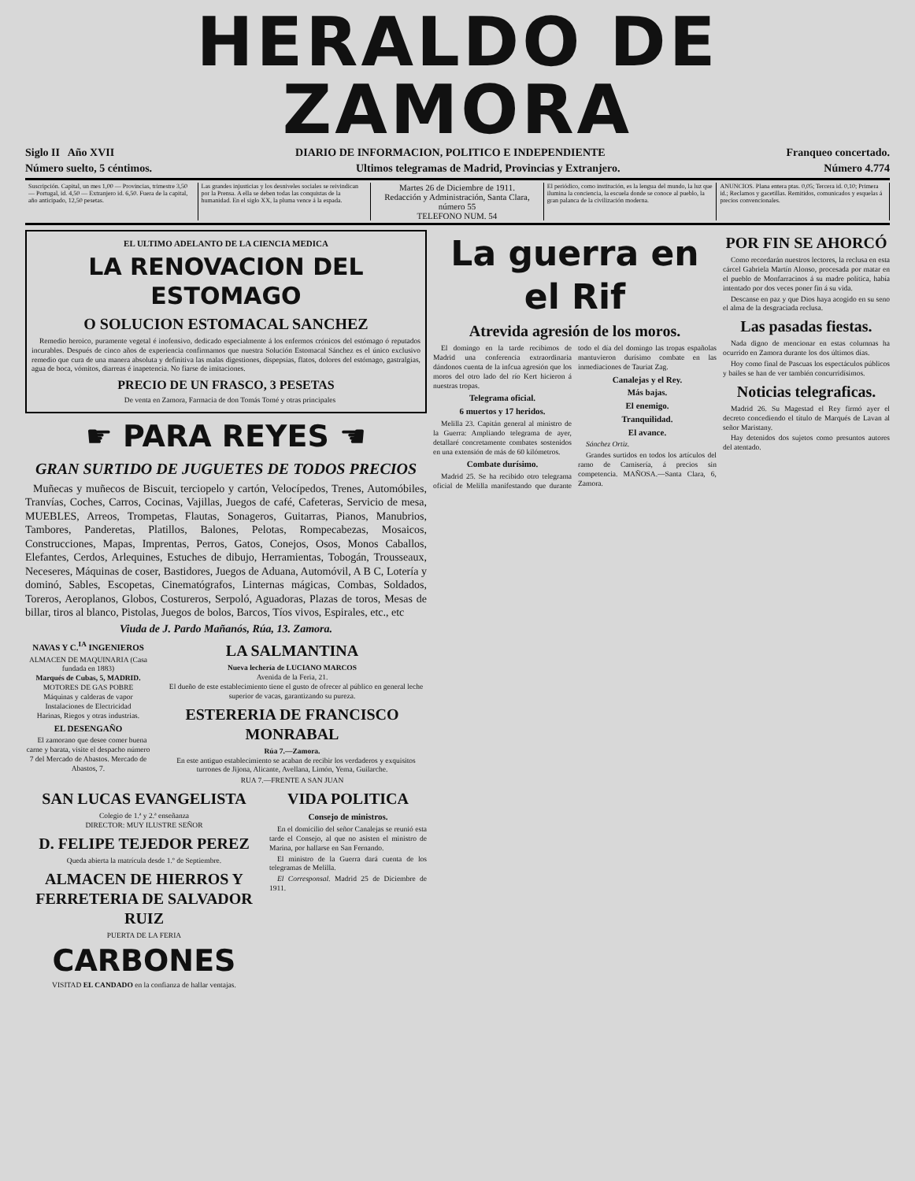HERALDO DE ZAMORA
Siglo II Año XVII DIARIO DE INFORMACION, POLITICO E INDEPENDIENTE Franqueo concertado.
Número suelto, 5 céntimos. Ultimos telegramas de Madrid, Provincias y Extranjero. Número 4.774
Suscripción. Capital, un mes 1,00 — Provincias, trimestre 3,50 — Portugal, id. 4,50 — Extranjero id. 6,50. Fuera de la capital, año anticipado, 12,50 pesetas.
Las grandes injusticias y los desniveles sociales se reivindican por la Prensa. A ella se deben todas las conquistas de la humanidad. En el siglo XX, la pluma vence á la espada.
Martes 26 de Diciembre de 1911.
Redacción y Administración, Santa Clara, número 55
TELEFONO NUM. 54
El periódico, como institución, es la lengua del mundo, la luz que ilumina la conciencia, la escuela donde se conoce al pueblo, la gran palanca de la civilización moderna.
ANUNCIOS. Plana entera ptas. 0,05; Tercera id. 0,10; Primera id.; Reclamos y gacetillas. Remitidos, comunicados y esquelas á precios convencionales.
EL ULTIMO ADELANTO DE LA CIENCIA MEDICA
LA RENOVACION DEL ESTOMAGO
O SOLUCION ESTOMACAL SANCHEZ
Remedio heroico, puramente vegetal é inofensivo, dedicado especialmente á los enfermos crónicos del estómago ó reputados incurables. Después de cinco años de experiencia confirmamos que nuestra Solución Estomacal Sánchez es el único exclusivo remedio que cura de una manera absoluta y definitiva las malas digestiones, dispepsias, flatos, dolores del estómago, gastralgias, agua de boca, vómitos, diarreas é inapetencia. No fiarse de imitaciones.
PRECIO DE UN FRASCO, 3 PESETAS
De venta en Zamora, Farmacia de don Tomás Tomé y otras principales
☛ PARA REYES ☚
GRAN SURTIDO DE JUGUETES DE TODOS PRECIOS
Muñecas y muñecos de Biscuit, terciopelo y cartón, Velocípedos, Trenes, Automóbiles, Tranvías, Coches, Carros, Cocinas, Vajillas, Juegos de café, Cafeteras, Servicio de mesa, MUEBLES, Arreos, Trompetas, Flautas, Sonageros, Guitarras, Pianos, Manubrios, Tambores, Panderetas, Platillos, Balones, Pelotas, Rompecabezas, Mosaicos, Construcciones, Mapas, Imprentas, Perros, Gatos, Conejos, Osos, Monos Caballos, Elefantes, Cerdos, Arlequines, Estuches de dibujo, Herramientas, Tobogán, Trousseaux, Neceseres, Máquinas de coser, Bastidores, Juegos de Aduana, Automóvil, A B C, Lotería y dominó, Sables, Escopetas, Cinematógrafos, Linternas mágicas, Combas, Soldados, Toreros, Aeroplanos, Globos, Costureros, Serpoló, Aguadoras, Plazas de toros, Mesas de billar, tiros al blanco, Pistolas, Juegos de bolos, Barcos, Tíos vivos, Espirales, etc., etc
Viuda de J. Pardo Mañanós, Rúa, 13. Zamora.
NAVAS Y C.<sup>IA</sup> INGENIEROS
ALMACEN DE MAQUINARIA (Casa fundada en 1883)
Marqués de Cubas, 5, MADRID.
MOTORES DE GAS POBRE
Máquinas y calderas de vapor
Instalaciones de Electricidad
Harinas, Riegos y otras industrias.
EL DESENGAÑO
El zamorano que desee comer buena carne y barata, visite el despacho número 7 del Mercado de Abastos. Mercado de Abastos, 7.
LA SALMANTINA
Nueva lechería de LUCIANO MARCOS
Avenida de la Feria, 21.
El dueño de este establecimiento tiene el gusto de ofrecer al público en general leche superior de vacas, garantizando su pureza.
ESTERERIA DE FRANCISCO MONRABAL
Rúa 7.—Zamora.
En este antiguo establecimiento se acaban de recibir los verdaderos y exquisitos turrones de Jijona, Alicante, Avellana, Limón, Yema, Guilarche.
RUA 7.—FRENTE A SAN JUAN
SAN LUCAS EVANGELISTA
Colegio de 1.ª y 2.ª enseñanza
DIRECTOR: MUY ILUSTRE SEÑOR
D. FELIPE TEJEDOR PEREZ
Queda abierta la matrícula desde 1.º de Septiembre.
ALMACEN DE HIERROS Y FERRETERIA DE SALVADOR RUIZ
PUERTA DE LA FERIA
CARBONES
VISITAD EL CANDADO en la confianza de hallar ventajas.
VIDA POLITICA
Consejo de ministros.
En el domicilio del señor Canalejas se reunió esta tarde el Consejo, al que no asisten el ministro de Marina, por hallarse en San Fernando.
El ministro de la Guerra dará cuenta de los telegramas de Melilla.
El Corresponsal. Madrid 25 de Diciembre de 1911.
La guerra en el Rif
Atrevida agresión de los moros.
El domingo en la tarde recibimos de Madrid una conferencia extraordinaria dándonos cuenta de la infcua agresión que los moros del otro lado del río Kert hicieron á nuestras tropas.
Telegrama oficial.
6 muertos y 17 heridos.
Melilla 23. Capitán general al ministro de la Guerra: Ampliando telegrama de ayer, detallaré concretamente combates sostenidos en una extensión de más de 60 kilómetros.
Combate durísimo.
Madrid 25. Se ha recibido otro telegrama oficial de Melilla manifestando que durante todo el día del domingo las tropas españolas mantuvieron durísimo combate en las inmediaciones de Tauriat Zag.
Canalejas y el Rey.
Más bajas.
El enemigo.
Tranquilidad.
El avance.
Sánchez Ortiz.
Grandes surtidos en todos los artículos del ramo de Camisería, á precios sin competencia. MAÑOSA.—Santa Clara, 6, Zamora.
POR FIN SE AHORCÓ
Como recordarán nuestros lectores, la reclusa en esta cárcel Gabriela Martín Alonso, procesada por matar en el pueblo de Monfarracinos á su madre política, había intentado por dos veces poner fin á su vida.
Descanse en paz y que Dios haya acogido en su seno el alma de la desgraciada reclusa.
Las pasadas fiestas.
Nada digno de mencionar en estas columnas ha ocurrido en Zamora durante los dos últimos días.
Hoy como final de Pascuas los espectáculos públicos y bailes se han de ver también concurridísimos.
Noticias telegraficas.
Madrid 26. Su Magestad el Rey firmó ayer el decreto concediendo el título de Marqués de Lavan al señor Maristany.
Hay detenidos dos sujetos como presuntos autores del atentado.